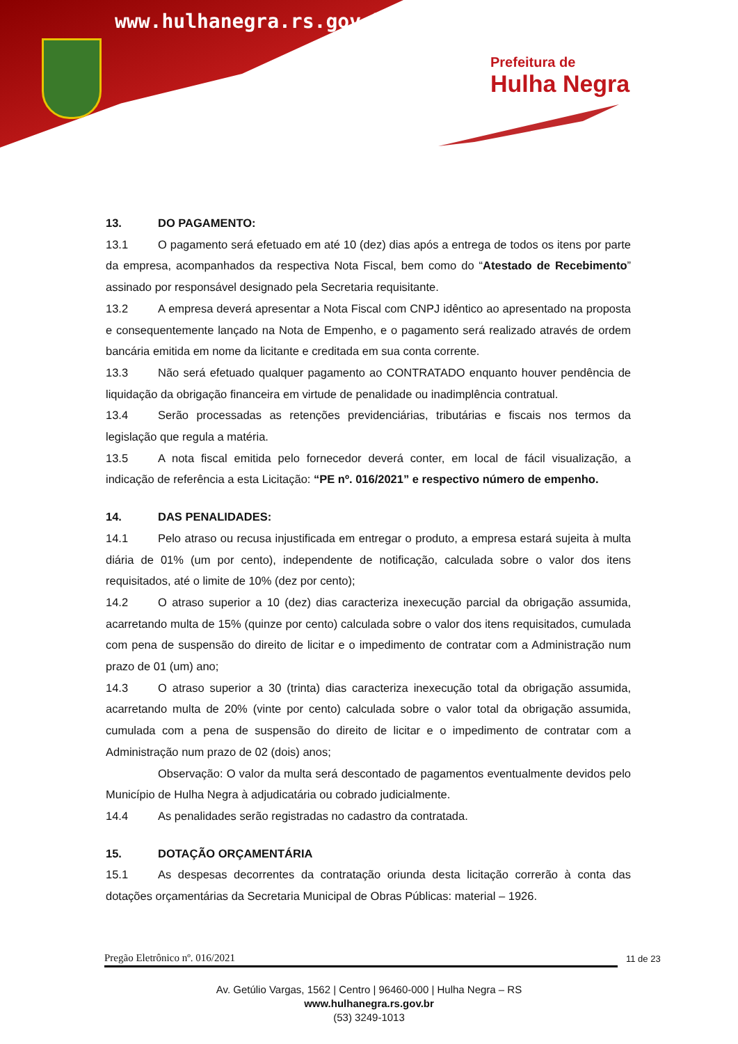www.hulhanegra.rs.gov.br
Prefeitura de
Hulha Negra
13. DO PAGAMENTO:
13.1 O pagamento será efetuado em até 10 (dez) dias após a entrega de todos os itens por parte da empresa, acompanhados da respectiva Nota Fiscal, bem como do “Atestado de Recebimento” assinado por responsável designado pela Secretaria requisitante.
13.2 A empresa deverá apresentar a Nota Fiscal com CNPJ idêntico ao apresentado na proposta e consequentemente lançado na Nota de Empenho, e o pagamento será realizado através de ordem bancária emitida em nome da licitante e creditada em sua conta corrente.
13.3 Não será efetuado qualquer pagamento ao CONTRATADO enquanto houver pendência de liquidação da obrigação financeira em virtude de penalidade ou inadimplência contratual.
13.4 Serão processadas as retenções previdenciárias, tributárias e fiscais nos termos da legislação que regula a matéria.
13.5 A nota fiscal emitida pelo fornecedor deverá conter, em local de fácil visualização, a indicação de referência a esta Licitação: “PE nº. 016/2021” e respectivo número de empenho.
14. DAS PENALIDADES:
14.1 Pelo atraso ou recusa injustificada em entregar o produto, a empresa estará sujeita à multa diária de 01% (um por cento), independente de notificação, calculada sobre o valor dos itens requisitados, até o limite de 10% (dez por cento);
14.2 O atraso superior a 10 (dez) dias caracteriza inexecução parcial da obrigação assumida, acarretando multa de 15% (quinze por cento) calculada sobre o valor dos itens requisitados, cumulada com pena de suspensão do direito de licitar e o impedimento de contratar com a Administração num prazo de 01 (um) ano;
14.3 O atraso superior a 30 (trinta) dias caracteriza inexecução total da obrigação assumida, acarretando multa de 20% (vinte por cento) calculada sobre o valor total da obrigação assumida, cumulada com a pena de suspensão do direito de licitar e o impedimento de contratar com a Administração num prazo de 02 (dois) anos;
Observação: O valor da multa será descontado de pagamentos eventualmente devidos pelo Município de Hulha Negra à adjudicatária ou cobrado judicialmente.
14.4 As penalidades serão registradas no cadastro da contratada.
15. DOTAÇÃO ORÇAMENTÁRIA
15.1 As despesas decorrentes da contratação oriunda desta licitação correrão à conta das dotações orçamentárias da Secretaria Municipal de Obras Públicas: material – 1926.
Pregão Eletrônico nº. 016/2021 11 de 23
Av. Getúlio Vargas, 1562 | Centro | 96460-000 | Hulha Negra – RS
www.hulhanegra.rs.gov.br
(53) 3249-1013